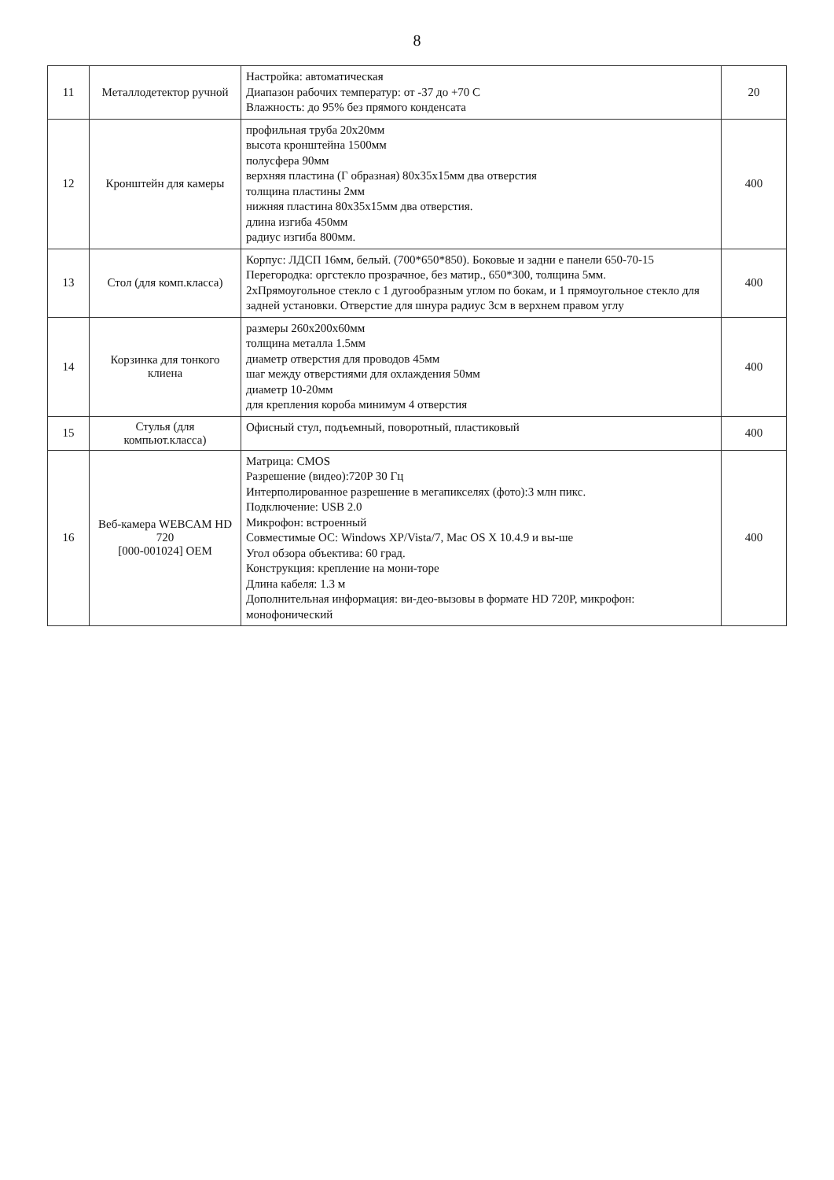8
| 11 | Металлодетектор ручной | Настройка: автоматическая Диапазон рабочих температур: от -37 до +70 С Влажность: до 95% без прямого конденсата | 20 |
| 12 | Кронштейн для камеры | профильная труба 20х20мм высота кронштейна 1500мм полусфера 90мм верхняя пластина (Г образная) 80х35х15мм два отверстия толщина пластины 2мм нижняя пластина 80х35х15мм два отверстия. длина изгиба 450мм радиус изгиба 800мм. | 400 |
| 13 | Стол (для комп.класса) | Корпус: ЛДСП 16мм, белый. (700*650*850). Боковые и задни е панели 650-70-15 Перегородка: оргстекло прозрачное, без матир., 650*300, толщина 5мм. 2хПрямоугольное стекло с 1 дугообразным углом по бокам, и 1 прямоугольное стекло для задней установки. Отверстие для шнура радиус 3см в верхнем правом углу | 400 |
| 14 | Корзинка для тонкого клиена | размеры 260х200х60мм толщина металла 1.5мм диаметр отверстия для проводов 45мм шаг между отверстиями для охлаждения 50мм диаметр 10-20мм для крепления короба минимум 4 отверстия | 400 |
| 15 | Стулья (для компьют.класса) | Офисный стул, подъемный, поворотный, пластиковый | 400 |
| 16 | Веб-камера WEBCAM HD 720 [000-001024] OEM | Матрица: CMOS Разрешение (видео):720P 30 Гц Интерполированное разрешение в мегапикселях (фото):3 млн пикс. Подключение: USB 2.0 Микрофон: встроенный Совместимые ОС: Windows XP/Vista/7, Mac OS X 10.4.9 и вы-ше Угол обзора объектива: 60 град. Конструкция: крепление на мони-торе Длина кабеля: 1.3 м Дополнительная информация: ви-део-вызовы в формате HD 720P, микрофон: монофонический | 400 |